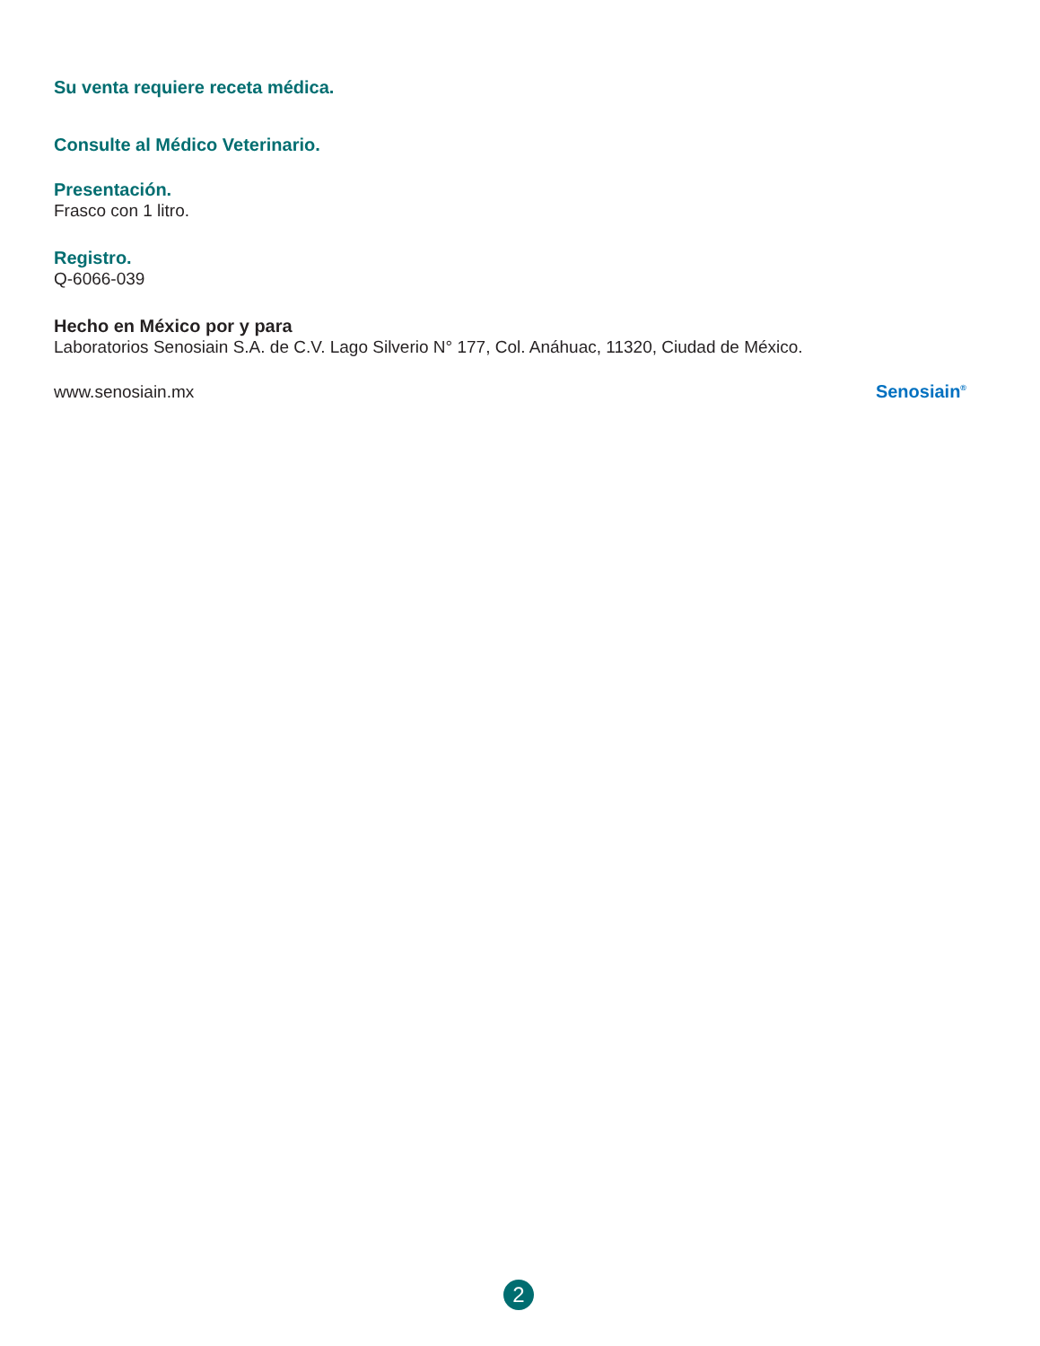Su venta requiere receta médica.
Consulte al Médico Veterinario.
Presentación.
Frasco con 1 litro.
Registro.
Q-6066-039
Hecho en México por y para
Laboratorios Senosiain S.A. de C.V. Lago Silverio N° 177, Col. Anáhuac, 11320, Ciudad de México.
www.senosiain.mx
Senosiain<sup>®</sup>
2